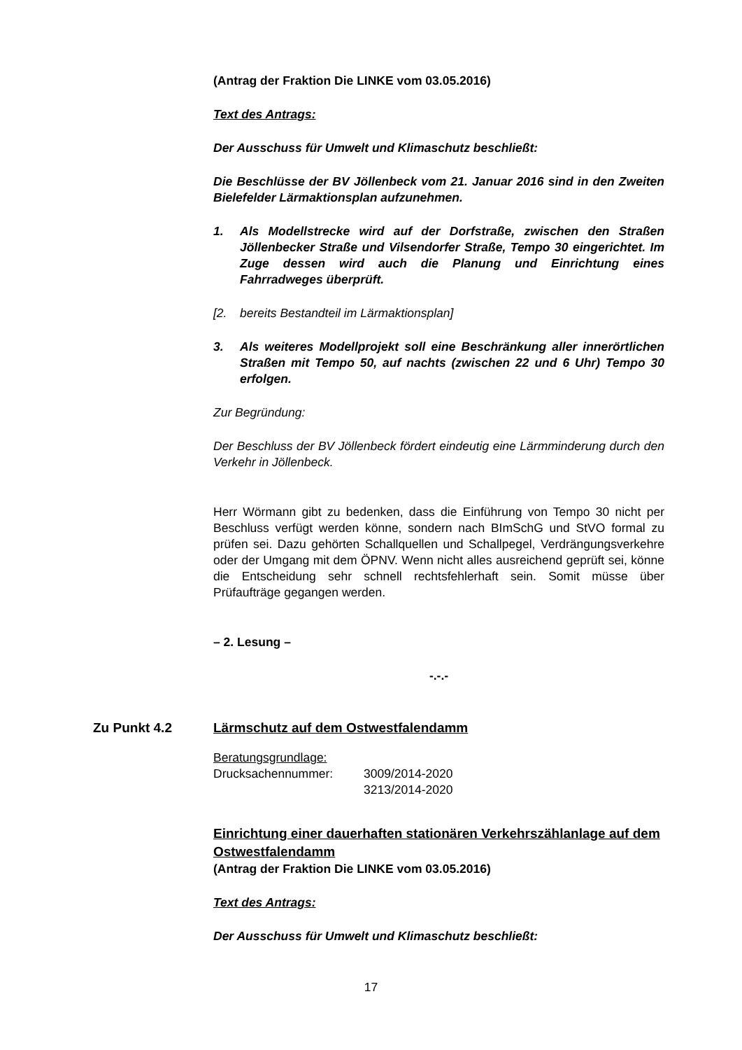(Antrag der Fraktion Die LINKE vom 03.05.2016)
Text des Antrags:
Der Ausschuss für Umwelt und Klimaschutz beschließt:
Die Beschlüsse der BV Jöllenbeck vom 21. Januar 2016 sind in den Zweiten Bielefelder Lärmaktionsplan aufzunehmen.
1. Als Modellstrecke wird auf der Dorfstraße, zwischen den Straßen Jöllenbecker Straße und Vilsendorfer Straße, Tempo 30 eingerichtet. Im Zuge dessen wird auch die Planung und Einrichtung eines Fahrradweges überprüft.
[2. bereits Bestandteil im Lärmaktionsplan]
3. Als weiteres Modellprojekt soll eine Beschränkung aller innerörtlichen Straßen mit Tempo 50, auf nachts (zwischen 22 und 6 Uhr) Tempo 30 erfolgen.
Zur Begründung:
Der Beschluss der BV Jöllenbeck fördert eindeutig eine Lärmminderung durch den Verkehr in Jöllenbeck.
Herr Wörmann gibt zu bedenken, dass die Einführung von Tempo 30 nicht per Beschluss verfügt werden könne, sondern nach BImSchG und StVO formal zu prüfen sei. Dazu gehörten Schallquellen und Schallpegel, Verdrängungsverkehre oder der Umgang mit dem ÖPNV. Wenn nicht alles ausreichend geprüft sei, könne die Entscheidung sehr schnell rechtsfehlerhaft sein. Somit müsse über Prüfaufträge gegangen werden.
– 2. Lesung –
-.-.-
Zu Punkt 4.2 Lärmschutz auf dem Ostwestfalendamm
Beratungsgrundlage:
Drucksachennummer: 3009/2014-2020
3213/2014-2020
Einrichtung einer dauerhaften stationären Verkehrszählanlage auf dem Ostwestfalendamm
(Antrag der Fraktion Die LINKE vom 03.05.2016)
Text des Antrags:
Der Ausschuss für Umwelt und Klimaschutz beschließt:
17